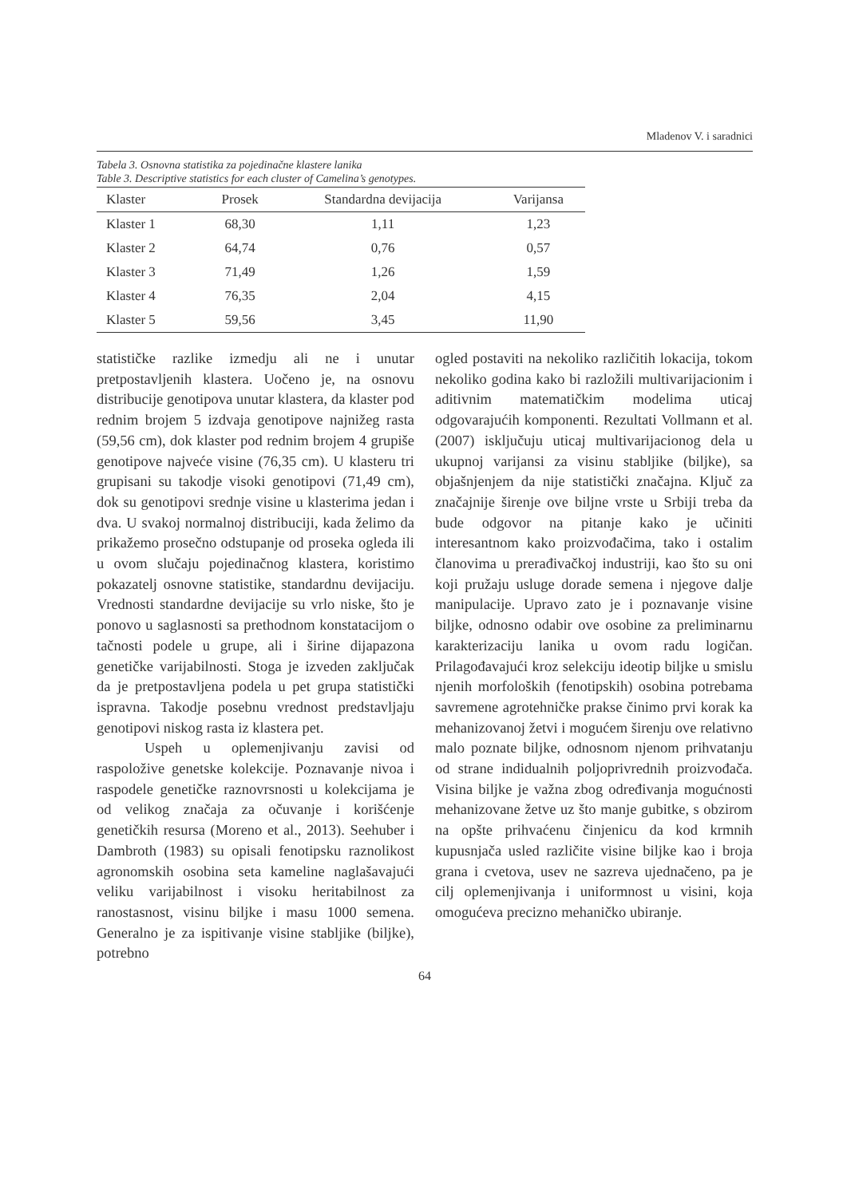Mladenov V. i saradnici
Tabela 3. Osnovna statistika za pojedinačne klastere lanika
Table 3. Descriptive statistics for each cluster of Camelina’s genotypes.
| Klaster | Prosek | Standardna devijacija | Varijansa |
| --- | --- | --- | --- |
| Klaster 1 | 68,30 | 1,11 | 1,23 |
| Klaster 2 | 64,74 | 0,76 | 0,57 |
| Klaster 3 | 71,49 | 1,26 | 1,59 |
| Klaster 4 | 76,35 | 2,04 | 4,15 |
| Klaster 5 | 59,56 | 3,45 | 11,90 |
statističke razlike izmedju ali ne i unutar pretpostavljenih klastera. Uočeno je, na osnovu distribucije genotipova unutar klastera, da klaster pod rednim brojem 5 izdvaja genotipove najnižeg rasta (59,56 cm), dok klaster pod rednim brojem 4 grupiše genotipove najveće visine (76,35 cm). U klasteru tri grupisani su takodje visoki genotipovi (71,49 cm), dok su genotipovi srednje visine u klasterima jedan i dva. U svakoj normalnoj distribuciji, kada želimo da prikažemo prosečno odstupanje od proseka ogleda ili u ovom slučaju pojedinačnog klastera, koristimo pokazatelj osnovne statistike, standardnu devijaciju. Vrednosti standardne devijacije su vrlo niske, što je ponovo u saglasnosti sa prethodnom konstatacijom o tačnosti podele u grupe, ali i širine dijapazona genetičke varijabilnosti. Stoga je izveden zaključak da je pretpostavljena podela u pet grupa statistički ispravna. Takodje posebnu vrednost predstavljaju genotipovi niskog rasta iz klastera pet.
Uspeh u oplemenjivanju zavisi od raspoložive genetske kolekcije. Poznavanje nivoa i raspodele genetičke raznovrsnosti u kolekcijama je od velikog značaja za očuvanje i korišćenje genetičkih resursa (Moreno et al., 2013). Seehuber i Dambroth (1983) su opisali fenotipsku raznolikost agronomskih osobina seta kameline naglašavajući veliku varijabilnost i visoku heritabilnost za ranostasnost, visinu biljke i masu 1000 semena. Generalno je za ispitivanje visine stabljike (biljke), potrebno
ogled postaviti na nekoliko različitih lokacija, tokom nekoliko godina kako bi razložili multivarijacionim i aditivnim matematičkim modelima uticaj odgovarajućih komponenti. Rezultati Vollmann et al.(2007) isključuju uticaj multivarijacionog dela u ukupnoj varijansi za visinu stabljike (biljke), sa objašnjenjem da nije statistički značajna. Ključ za značajnije širenje ove biljne vrste u Srbiji treba da bude odgovor na pitanje kako je učiniti interesantnom kako proizvođačima, tako i ostalim članovima u prerađivačkoj industriji, kao što su oni koji pružaju usluge dorade semena i njegove dalje manipulacije. Upravo zato je i poznavanje visine biljke, odnosno odabir ove osobine za preliminarnu karakterizaciju lanika u ovom radu logičan. Prilagođavajući kroz selekciju ideotip biljke u smislu njenih morfoloških (fenotipskih) osobina potrebama savremene agrotehničke prakse činimo prvi korak ka mehanizovanoj žetvi i mogućem širenju ove relativno malo poznate biljke, odnosnom njenom prihvatanju od strane indidualnih poljoprivrednih proizvođača. Visina biljke je važna zbog određivanja mogućnosti mehanizovane žetve uz što manje gubitke, s obzirom na opšte prihvaćenu činjenicu da kod krmnih kupusnjača usled različite visine biljke kao i broja grana i cvetova, usev ne sazreva ujednačeno, pa je cilj oplemenjivanja i uniformnost u visini, koja omogućeva precizno mehaničko ubiranje.
64